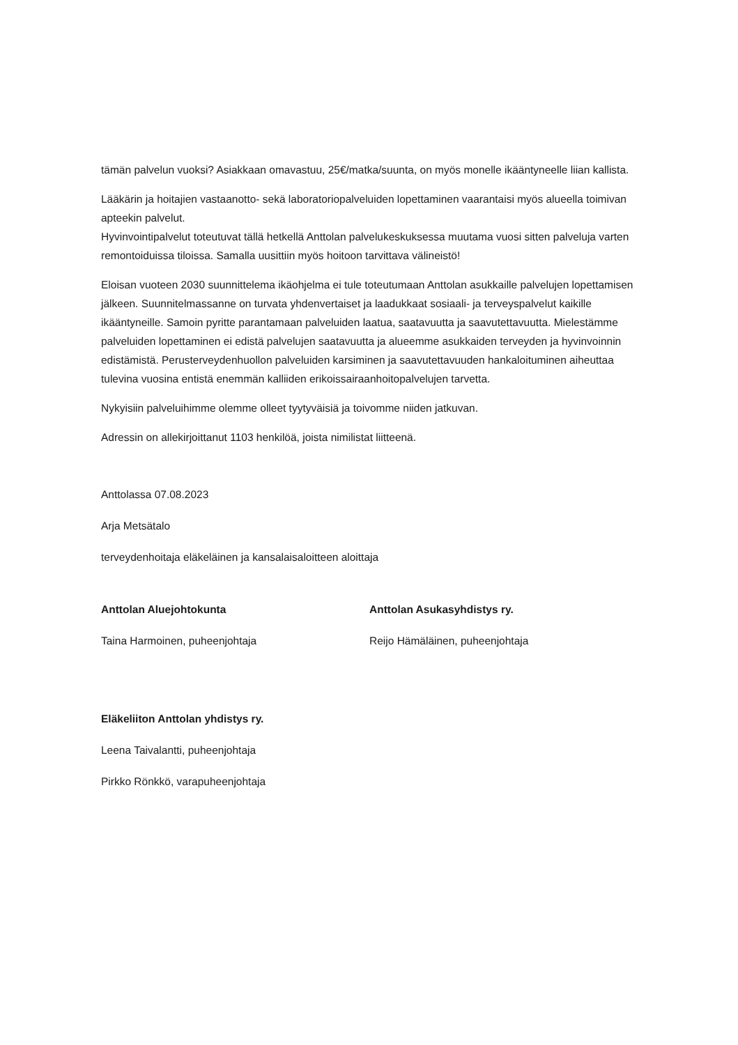tämän palvelun vuoksi? Asiakkaan omavastuu, 25€/matka/suunta, on myös monelle ikääntyneelle liian kallista.
Lääkärin ja hoitajien vastaanotto- sekä laboratoriopalveluiden lopettaminen vaarantaisi myös alueella toimivan apteekin palvelut.
Hyvinvointipalvelut toteutuvat tällä hetkellä Anttolan palvelukeskuksessa muutama vuosi sitten palveluja varten remontoiduissa tiloissa. Samalla uusittiin myös hoitoon tarvittava välineistö!
Eloisan vuoteen 2030 suunnittelema ikäohjelma ei tule toteutumaan Anttolan asukkaille palvelujen lopettamisen jälkeen. Suunnitelmassanne on turvata yhdenvertaiset ja laadukkaat sosiaali- ja terveyspalvelut kaikille ikääntyneille. Samoin pyritte parantamaan palveluiden laatua, saatavuutta ja saavutettavuutta. Mielestämme palveluiden lopettaminen ei edistä palvelujen saatavuutta ja alueemme asukkaiden terveyden ja hyvinvoinnin edistämistä. Perusterveydenhuollon palveluiden karsiminen ja saavutettavuuden hankaloituminen aiheuttaa tulevina vuosina entistä enemmän kalliiden erikoissairaanhoitopalvelujen tarvetta.
Nykyisiin palveluihimme olemme olleet tyytyväisiä ja toivomme niiden jatkuvan.
Adressin on allekirjoittanut 1103 henkilöä, joista nimilistat liitteenä.
Anttolassa 07.08.2023
Arja Metsätalo
terveydenhoitaja eläkeläinen ja kansalaisaloitteen aloittaja
Anttolan Aluejohtokunta
Taina Harmoinen, puheenjohtaja
Anttolan Asukasyhdistys ry.
Reijo Hämäläinen, puheenjohtaja
Eläkeliiton Anttolan yhdistys ry.
Leena Taivalantti, puheenjohtaja
Pirkko Rönkkö, varapuheenjohtaja